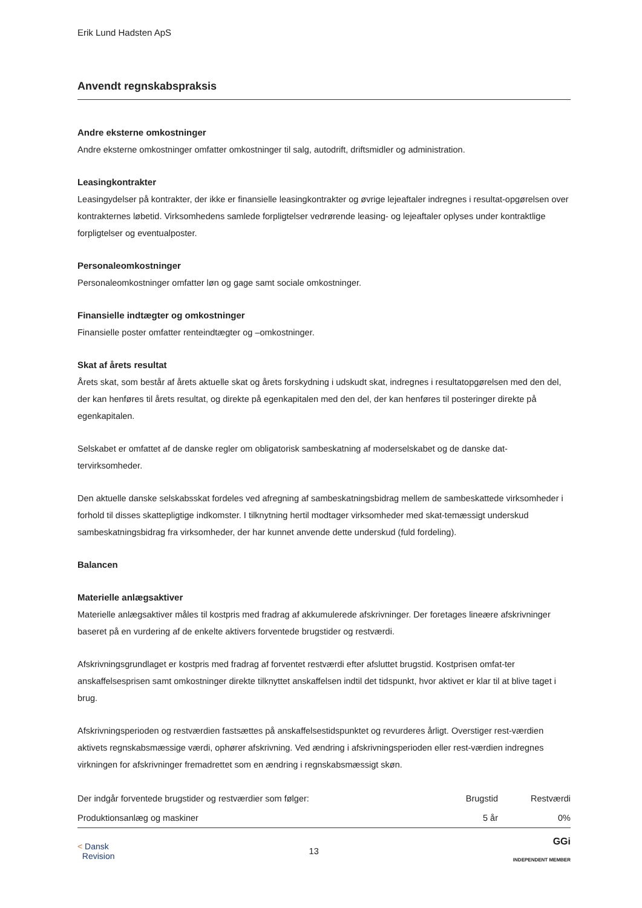Erik Lund Hadsten ApS
Anvendt regnskabspraksis
Andre eksterne omkostninger
Andre eksterne omkostninger omfatter omkostninger til salg, autodrift, driftsmidler og administration.
Leasingkontrakter
Leasingydelser på kontrakter, der ikke er finansielle leasingkontrakter og øvrige lejeaftaler indregnes i resultat-opgørelsen over kontrakternes løbetid. Virksomhedens samlede forpligtelser vedrørende leasing- og lejeaftaler oplyses under kontraktlige forpligtelser og eventualposter.
Personaleomkostninger
Personaleomkostninger omfatter løn og gage samt sociale omkostninger.
Finansielle indtægter og omkostninger
Finansielle poster omfatter renteindtægter og –omkostninger.
Skat af årets resultat
Årets skat, som består af årets aktuelle skat og årets forskydning i udskudt skat, indregnes i resultatopgørelsen med den del, der kan henføres til årets resultat, og direkte på egenkapitalen med den del, der kan henføres til posteringer direkte på egenkapitalen.
Selskabet er omfattet af de danske regler om obligatorisk sambeskatning af moderselskabet og de danske dat-tervirksomheder.
Den aktuelle danske selskabsskat fordeles ved afregning af sambeskatningsbidrag mellem de sambeskattede virksomheder i forhold til disses skattepligtige indkomster. I tilknytning hertil modtager virksomheder med skat-temæssigt underskud sambeskatningsbidrag fra virksomheder, der har kunnet anvende dette underskud (fuld fordeling).
Balancen
Materielle anlægsaktiver
Materielle anlægsaktiver måles til kostpris med fradrag af akkumulerede afskrivninger. Der foretages lineære afskrivninger baseret på en vurdering af de enkelte aktivers forventede brugstider og restværdi.
Afskrivningsgrundlaget er kostpris med fradrag af forventet restværdi efter afsluttet brugstid. Kostprisen omfat-ter anskaffelsesprisen samt omkostninger direkte tilknyttet anskaffelsen indtil det tidspunkt, hvor aktivet er klar til at blive taget i brug.
Afskrivningsperioden og restværdien fastsættes på anskaffelsestidspunktet og revurderes årligt. Overstiger rest-værdien aktivets regnskabsmæssige værdi, ophører afskrivning. Ved ændring i afskrivningsperioden eller rest-værdien indregnes virkningen for afskrivninger fremadrettet som en ændring i regnskabsmæssigt skøn.
| Der indgår forventede brugstider og restværdier som følger: | Brugstid | Restværdi |
| Produktionsanlæg og maskiner | 5 år | 0% |
< Dansk
Revision
13
GGi
INDEPENDENT MEMBER